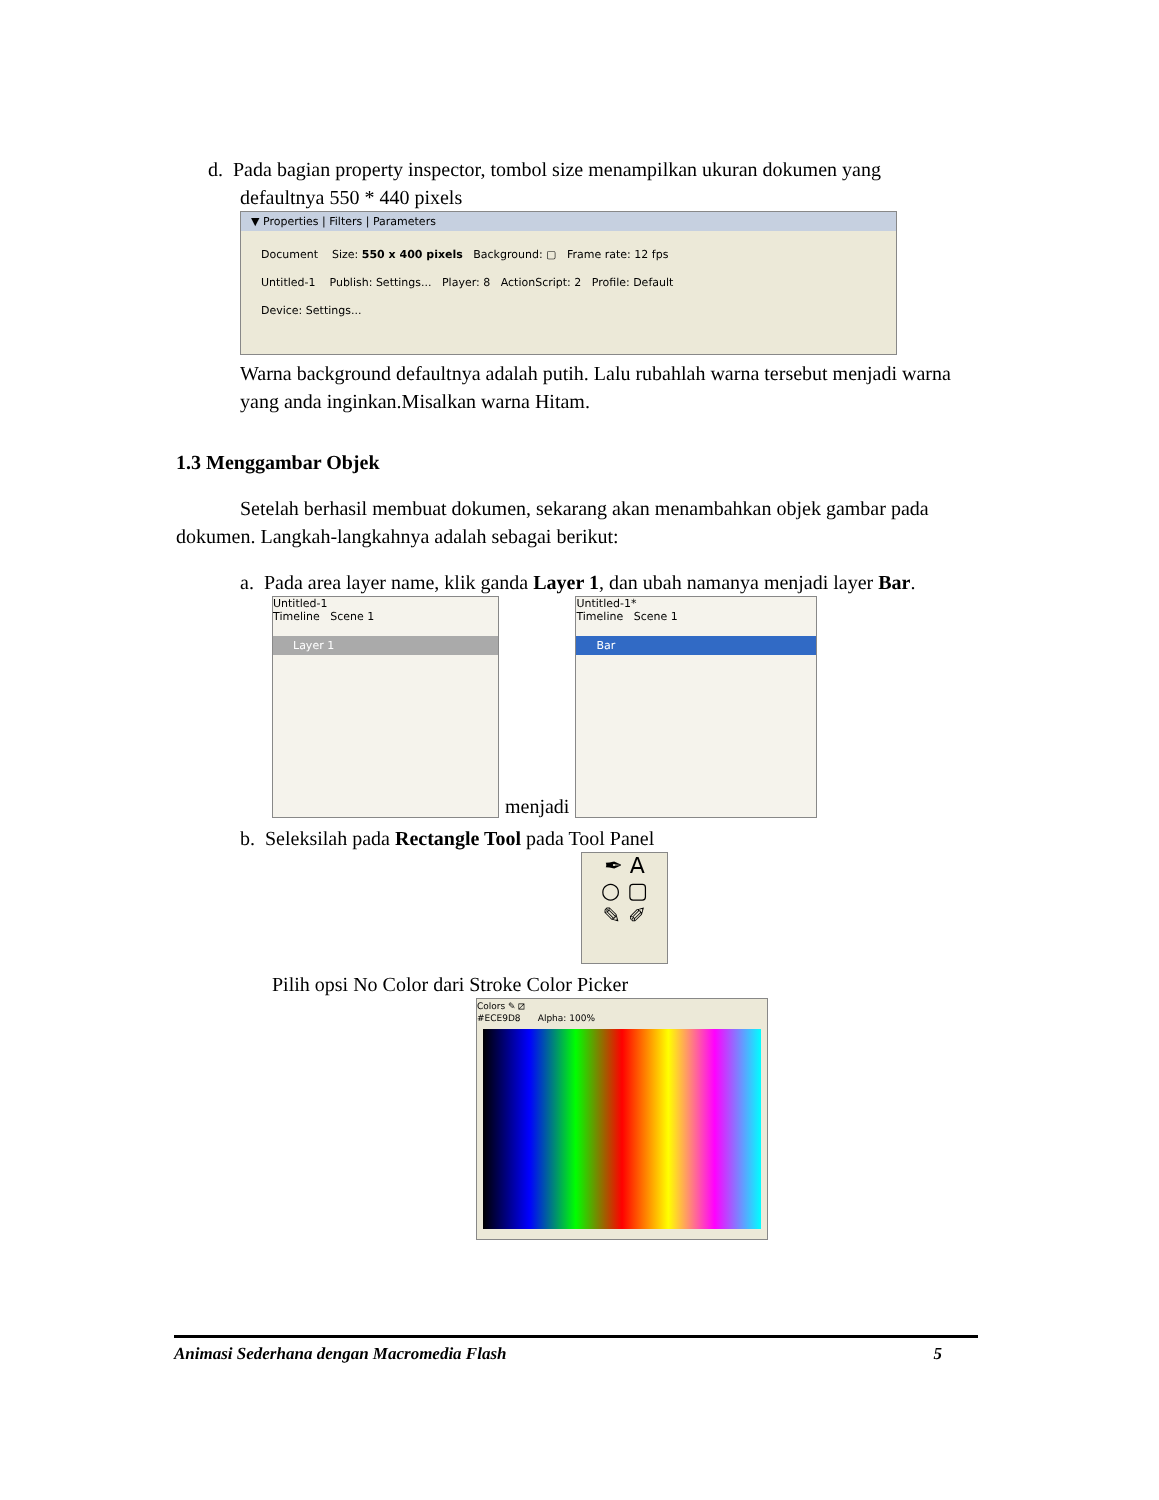d. Pada bagian property inspector, tombol size menampilkan ukuran dokumen yang
defaultnya 550 * 440 pixels
▼ Properties | Filters | Parameters
Document Size: 550 x 400 pixels Background: ▢ Frame rate: 12 fps
Untitled-1 Publish: Settings... Player: 8 ActionScript: 2 Profile: Default
Device: Settings...
Warna background defaultnya adalah putih. Lalu rubahlah warna tersebut menjadi warna yang anda inginkan.Misalkan warna Hitam.
1.3 Menggambar Objek
Setelah berhasil membuat dokumen, sekarang akan menambahkan objek gambar pada dokumen. Langkah-langkahnya adalah sebagai berikut:
a. Pada area layer name, klik ganda Layer 1, dan ubah namanya menjadi layer Bar.
Untitled-1
Timeline Scene 1
Layer 1
menjadi
Untitled-1*
Timeline Scene 1
Bar
b. Seleksilah pada Rectangle Tool pada Tool Panel
✒ A
○ ▢
✎ ✐
Pilih opsi No Color dari Stroke Color Picker
Colors ✎ ⧄
#ECE9D8 Alpha: 100%
Animasi Sederhana dengan Macromedia Flash 5